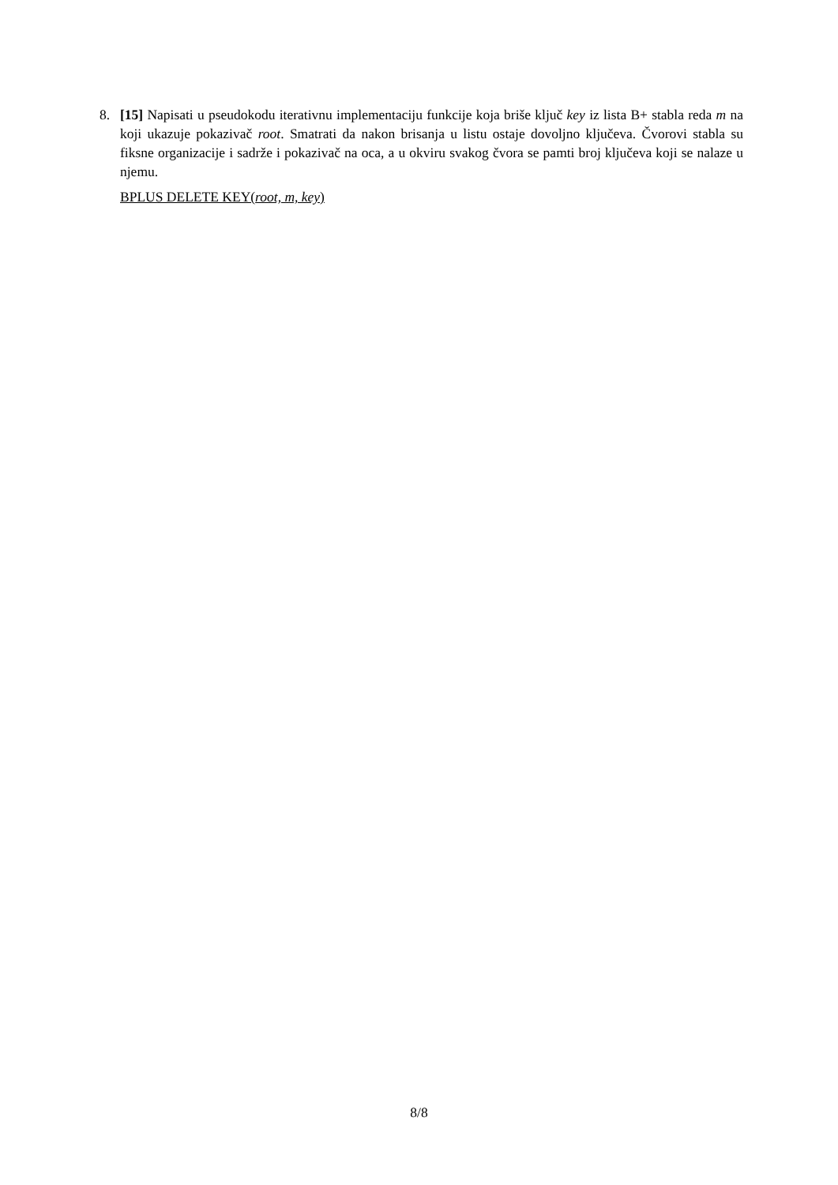8.
[15] Napisati u pseudokodu iterativnu implementaciju funkcije koja briše ključ key iz lista B+ stabla reda m na koji ukazuje pokazivač root. Smatrati da nakon brisanja u listu ostaje dovoljno ključeva. Čvorovi stabla su fiksne organizacije i sadrže i pokazivač na oca, a u okviru svakog čvora se pamti broj ključeva koji se nalaze u njemu.
BPLUS DELETE KEY(root, m, key)
8/8